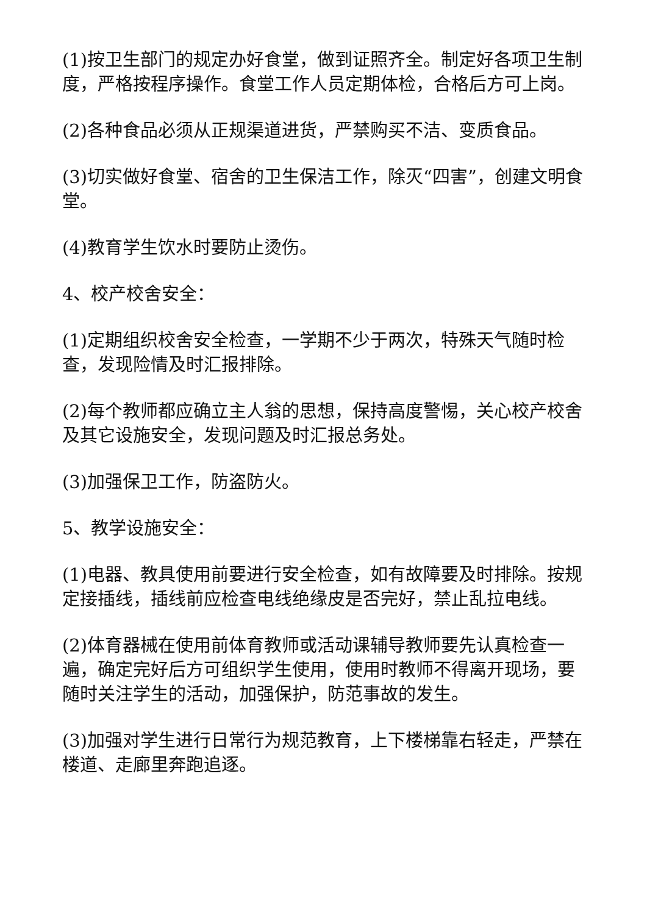(1)按卫生部门的规定办好食堂，做到证照齐全。制定好各项卫生制度，严格按程序操作。食堂工作人员定期体检，合格后方可上岗。
(2)各种食品必须从正规渠道进货，严禁购买不洁、变质食品。
(3)切实做好食堂、宿舍的卫生保洁工作，除灭“四害”，创建文明食堂。
(4)教育学生饮水时要防止烫伤。
4、校产校舍安全：
(1)定期组织校舍安全检查，一学期不少于两次，特殊天气随时检查，发现险情及时汇报排除。
(2)每个教师都应确立主人翁的思想，保持高度警惕，关心校产校舍及其它设施安全，发现问题及时汇报总务处。
(3)加强保卫工作，防盗防火。
5、教学设施安全：
(1)电器、教具使用前要进行安全检查，如有故障要及时排除。按规定接插线，插线前应检查电线绝缘皮是否完好，禁止乱拉电线。
(2)体育器械在使用前体育教师或活动课辅导教师要先认真检查一遍，确定完好后方可组织学生使用，使用时教师不得离开现场，要随时关注学生的活动，加强保护，防范事故的发生。
(3)加强对学生进行日常行为规范教育，上下楼梯靠右轻走，严禁在楼道、走廊里奔跑追逐。